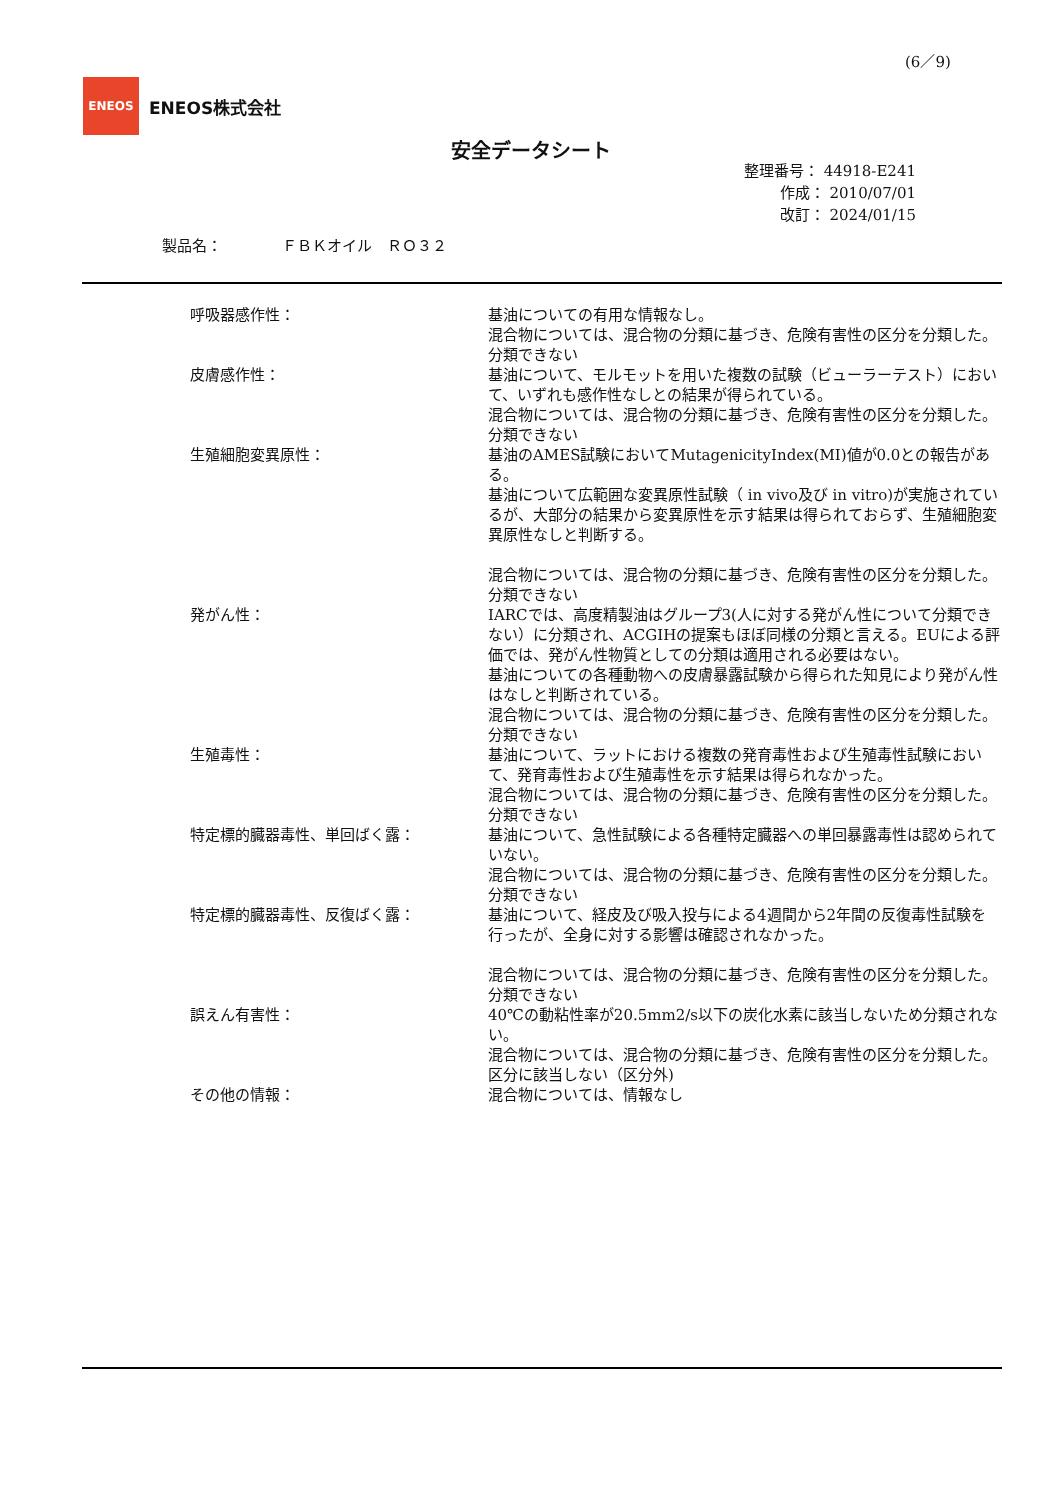(6／9)
ENEOS
ENEOS株式会社
安全データシート
整理番号： 44918-E241
作成： 2010/07/01
改訂： 2024/01/15
製品名：　　　　ＦＢＫオイル　ＲＯ３２
呼吸器感作性： 基油についての有用な情報なし。
混合物については、混合物の分類に基づき、危険有害性の区分を分類した。
分類できない
皮膚感作性： 基油について、モルモットを用いた複数の試験（ビューラーテスト）において、いずれも感作性なしとの結果が得られている。
混合物については、混合物の分類に基づき、危険有害性の区分を分類した。
分類できない
生殖細胞変異原性： 基油のAMES試験においてMutagenicityIndex(MI)値が0.0との報告がある。
基油について広範囲な変異原性試験（ in vivo及び in vitro)が実施されているが、大部分の結果から変異原性を示す結果は得られておらず、生殖細胞変異原性なしと判断する。
混合物については、混合物の分類に基づき、危険有害性の区分を分類した。
分類できない
発がん性： IARCでは、高度精製油はグループ3(人に対する発がん性について分類できない）に分類され、ACGIHの提案もほぼ同様の分類と言える。EUによる評価では、発がん性物質としての分類は適用される必要はない。
基油についての各種動物への皮膚暴露試験から得られた知見により発がん性はなしと判断されている。
混合物については、混合物の分類に基づき、危険有害性の区分を分類した。
分類できない
生殖毒性： 基油について、ラットにおける複数の発育毒性および生殖毒性試験において、発育毒性および生殖毒性を示す結果は得られなかった。
混合物については、混合物の分類に基づき、危険有害性の区分を分類した。
分類できない
特定標的臓器毒性、単回ばく露： 基油について、急性試験による各種特定臓器への単回暴露毒性は認められていない。
混合物については、混合物の分類に基づき、危険有害性の区分を分類した。
分類できない
特定標的臓器毒性、反復ばく露： 基油について、経皮及び吸入投与による4週間から2年間の反復毒性試験を行ったが、全身に対する影響は確認されなかった。
混合物については、混合物の分類に基づき、危険有害性の区分を分類した。
分類できない
誤えん有害性： 40℃の動粘性率が20.5mm2/s以下の炭化水素に該当しないため分類されない。
混合物については、混合物の分類に基づき、危険有害性の区分を分類した。
区分に該当しない（区分外)
その他の情報： 混合物については、情報なし